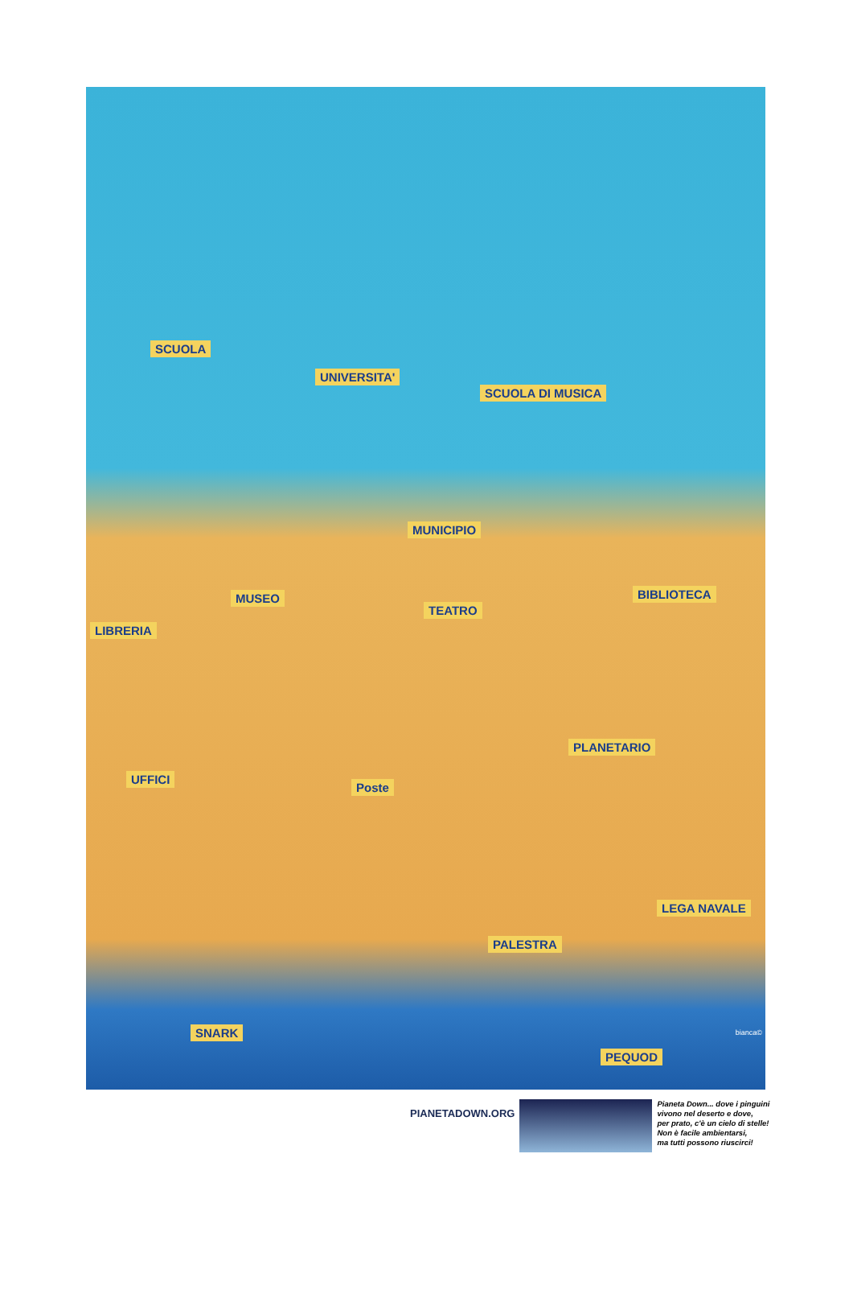SCUOLA
UNIVERSITA'
SCUOLA DI MUSICA
MUNICIPIO
MUSEO
TEATRO
BIBLIOTECA
LIBRERIA
PLANETARIO
UFFICI
Poste
PALESTRA
LEGA NAVALE
SNARK
PEQUOD
bianca©
PIANETADOWN.ORG
Pianeta Down... dove i pinguini
vivono nel deserto e dove,
per prato, c'è un cielo di stelle!
Non è facile ambientarsi,
ma tutti possono riuscirci!